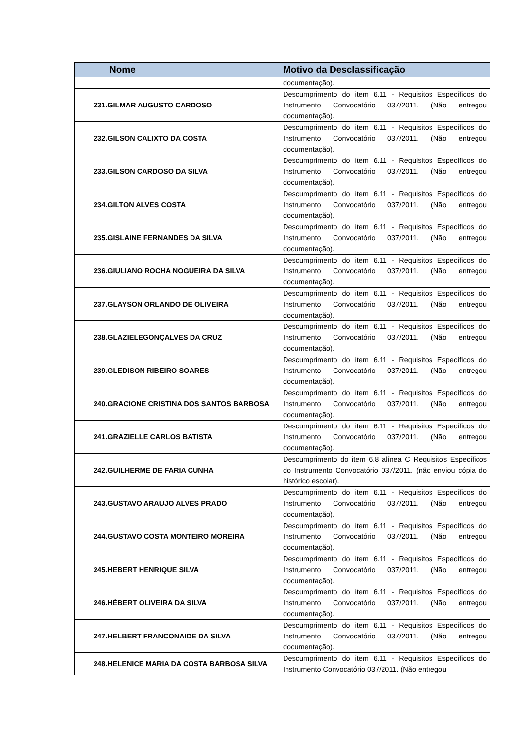| Nome | Motivo da Desclassificação |
| --- | --- |
| | documentação). |
| 231.GILMAR AUGUSTO CARDOSO | Descumprimento do item 6.11 - Requisitos Específicos do Instrumento Convocatório 037/2011. (Não entregou documentação). |
| 232.GILSON CALIXTO DA COSTA | Descumprimento do item 6.11 - Requisitos Específicos do Instrumento Convocatório 037/2011. (Não entregou documentação). |
| 233.GILSON CARDOSO DA SILVA | Descumprimento do item 6.11 - Requisitos Específicos do Instrumento Convocatório 037/2011. (Não entregou documentação). |
| 234.GILTON ALVES COSTA | Descumprimento do item 6.11 - Requisitos Específicos do Instrumento Convocatório 037/2011. (Não entregou documentação). |
| 235.GISLAINE FERNANDES DA SILVA | Descumprimento do item 6.11 - Requisitos Específicos do Instrumento Convocatório 037/2011. (Não entregou documentação). |
| 236.GIULIANO ROCHA NOGUEIRA DA SILVA | Descumprimento do item 6.11 - Requisitos Específicos do Instrumento Convocatório 037/2011. (Não entregou documentação). |
| 237.GLAYSON ORLANDO DE OLIVEIRA | Descumprimento do item 6.11 - Requisitos Específicos do Instrumento Convocatório 037/2011. (Não entregou documentação). |
| 238.GLAZIELEGONÇALVES DA CRUZ | Descumprimento do item 6.11 - Requisitos Específicos do Instrumento Convocatório 037/2011. (Não entregou documentação). |
| 239.GLEDISON RIBEIRO SOARES | Descumprimento do item 6.11 - Requisitos Específicos do Instrumento Convocatório 037/2011. (Não entregou documentação). |
| 240.GRACIONE CRISTINA DOS SANTOS BARBOSA | Descumprimento do item 6.11 - Requisitos Específicos do Instrumento Convocatório 037/2011. (Não entregou documentação). |
| 241.GRAZIELLE CARLOS BATISTA | Descumprimento do item 6.11 - Requisitos Específicos do Instrumento Convocatório 037/2011. (Não entregou documentação). |
| 242.GUILHERME DE FARIA CUNHA | Descumprimento do item 6.8 alínea C Requisitos Específicos do Instrumento Convocatório 037/2011. (não enviou cópia do histórico escolar). |
| 243.GUSTAVO ARAUJO ALVES PRADO | Descumprimento do item 6.11 - Requisitos Específicos do Instrumento Convocatório 037/2011. (Não entregou documentação). |
| 244.GUSTAVO COSTA MONTEIRO MOREIRA | Descumprimento do item 6.11 - Requisitos Específicos do Instrumento Convocatório 037/2011. (Não entregou documentação). |
| 245.HEBERT HENRIQUE SILVA | Descumprimento do item 6.11 - Requisitos Específicos do Instrumento Convocatório 037/2011. (Não entregou documentação). |
| 246.HÉBERT OLIVEIRA DA SILVA | Descumprimento do item 6.11 - Requisitos Específicos do Instrumento Convocatório 037/2011. (Não entregou documentação). |
| 247.HELBERT FRANCONAIDE DA SILVA | Descumprimento do item 6.11 - Requisitos Específicos do Instrumento Convocatório 037/2011. (Não entregou documentação). |
| 248.HELENICE MARIA DA COSTA BARBOSA SILVA | Descumprimento do item 6.11 - Requisitos Específicos do Instrumento Convocatório 037/2011. (Não entregou |